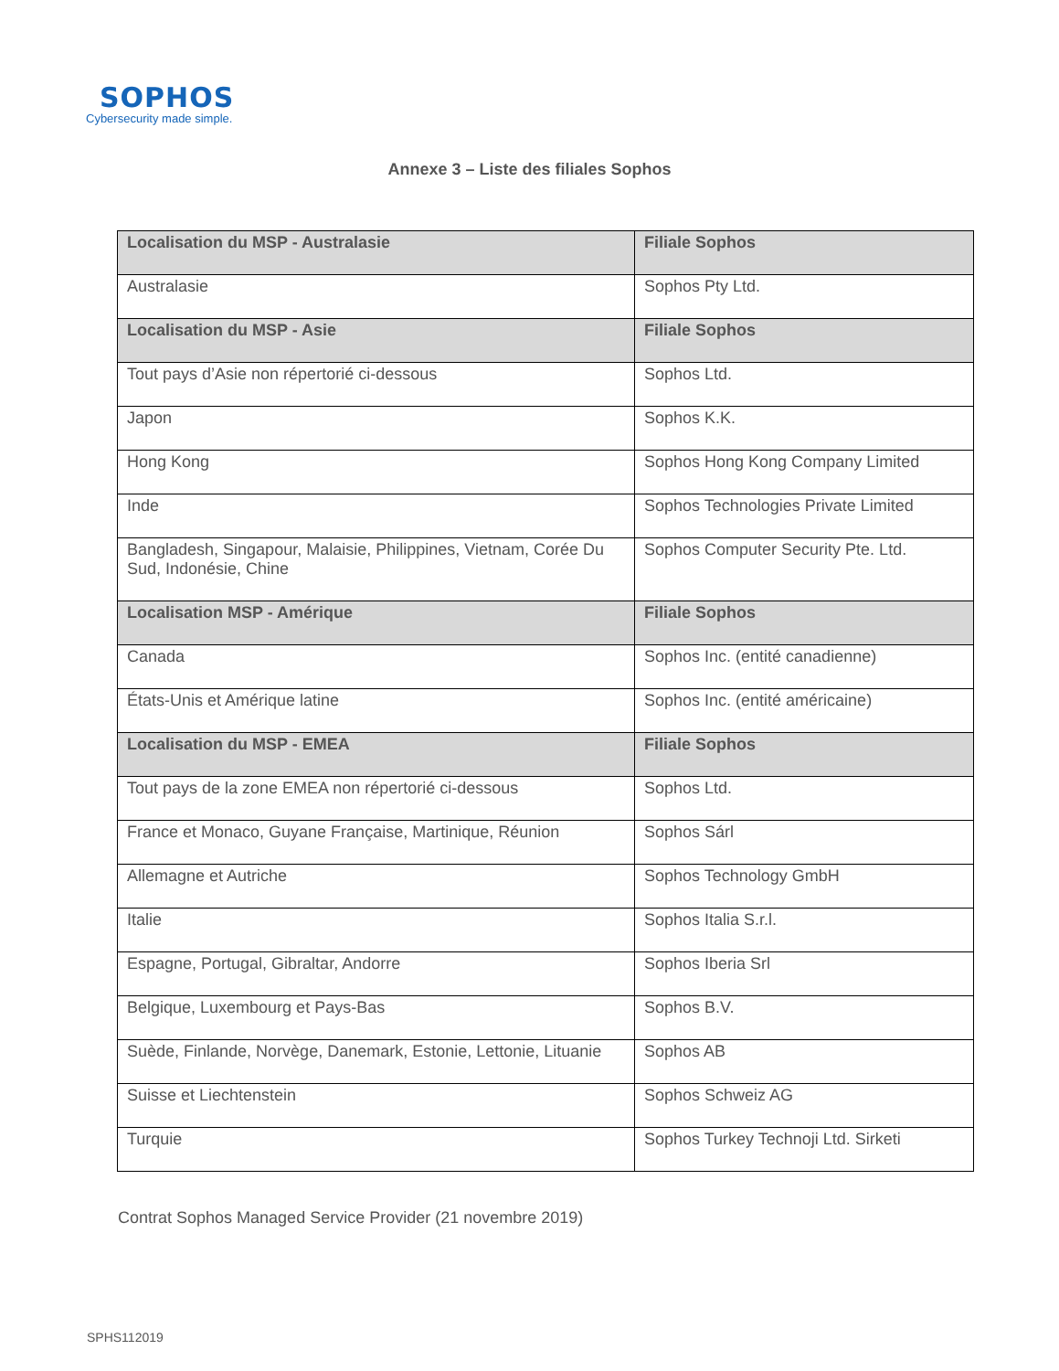SOPHOS
Cybersecurity made simple.
Annexe 3 – Liste des filiales Sophos
| Localisation du MSP - Australasie | Filiale Sophos |
| --- | --- |
| Australasie | Sophos Pty Ltd. |
| Localisation du MSP - Asie | Filiale Sophos |
| Tout pays d’Asie non répertorié ci-dessous | Sophos Ltd. |
| Japon | Sophos K.K. |
| Hong Kong | Sophos Hong Kong Company Limited |
| Inde | Sophos Technologies Private Limited |
| Bangladesh, Singapour, Malaisie, Philippines, Vietnam, Corée Du Sud, Indonésie, Chine | Sophos Computer Security Pte. Ltd. |
| Localisation MSP - Amérique | Filiale Sophos |
| Canada | Sophos Inc. (entité canadienne) |
| États-Unis et Amérique latine | Sophos Inc. (entité américaine) |
| Localisation du MSP - EMEA | Filiale Sophos |
| Tout pays de la zone EMEA non répertorié ci-dessous | Sophos Ltd. |
| France et Monaco, Guyane Française, Martinique, Réunion | Sophos Sárl |
| Allemagne et Autriche | Sophos Technology GmbH |
| Italie | Sophos Italia S.r.l. |
| Espagne, Portugal, Gibraltar, Andorre | Sophos Iberia Srl |
| Belgique, Luxembourg et Pays-Bas | Sophos B.V. |
| Suède, Finlande, Norvège, Danemark, Estonie, Lettonie, Lituanie | Sophos AB |
| Suisse et Liechtenstein | Sophos Schweiz AG |
| Turquie | Sophos Turkey Technoji Ltd. Sirketi |
Contrat Sophos Managed Service Provider (21 novembre 2019)
SPHS112019